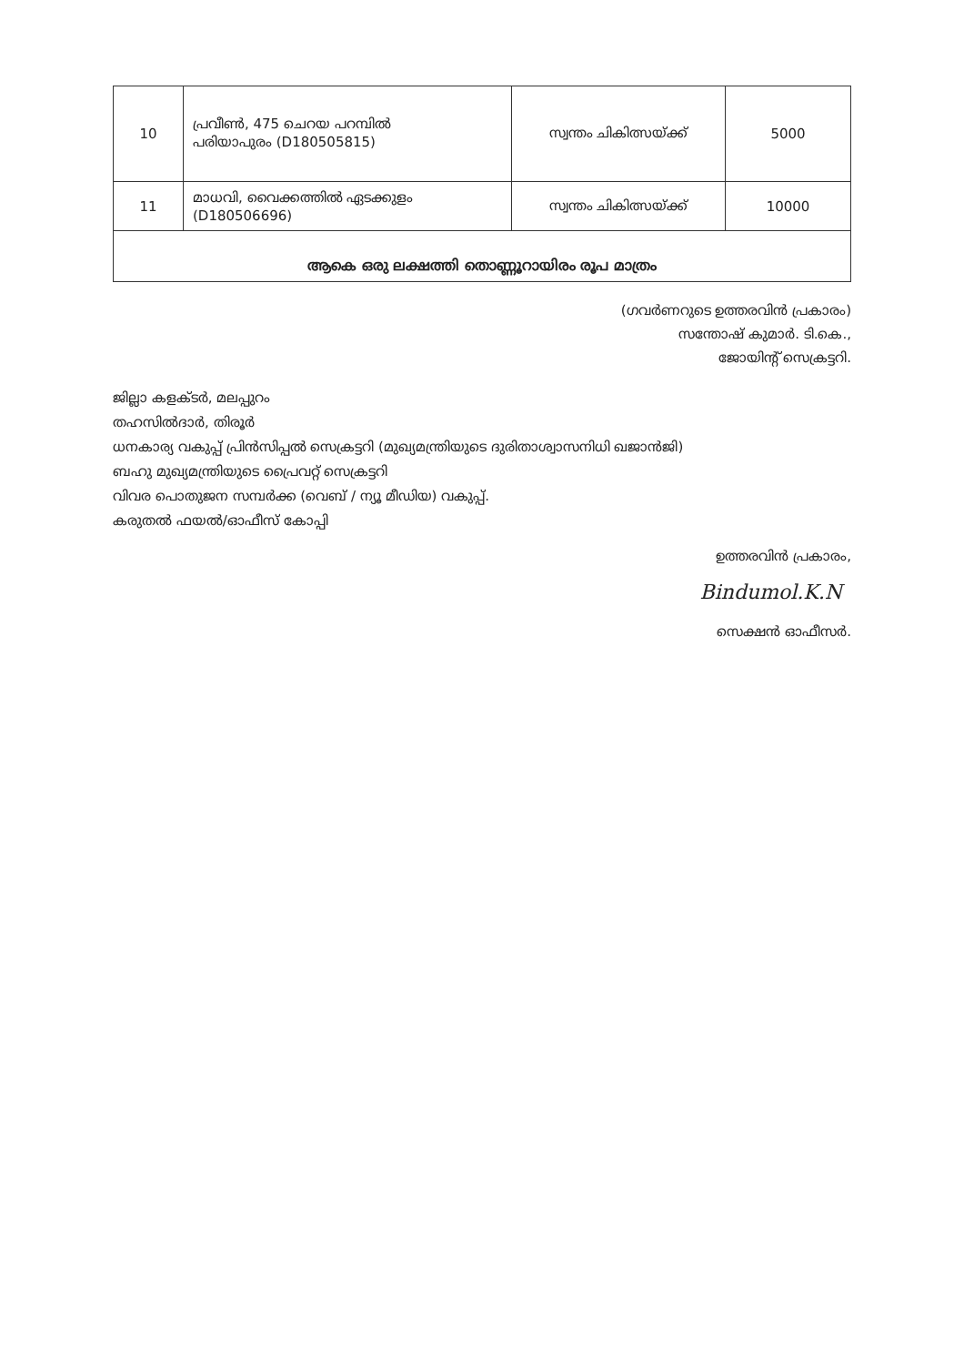| 10 | പ്രവീൺ, 475 ചെറയ പറമ്പിൽ പരിയാപുരം (D180505815) | സ്വന്തം ചികിത്സയ്ക്ക് | 5000 |
| 11 | മാധവി, വൈക്കത്തിൽ ഏടക്കുളം (D180506696) | സ്വന്തം ചികിത്സയ്ക്ക് | 10000 |
| ആകെ ഒരു ലക്ഷത്തി തൊണ്ണൂറായിരം രൂപ മാത്രം | | | |
(ഗവർണറുടെ ഉത്തരവിൻ പ്രകാരം)
സന്തോഷ് കുമാർ. ടി.കെ.,
ജോയിന്റ് സെക്രട്ടറി.
ജില്ലാ കളക്ടർ, മലപ്പുറം
തഹസിൽദാർ, തിരൂർ
ധനകാര്യ വകുപ്പ് പ്രിൻസിപ്പൽ സെക്രട്ടറി (മുഖ്യമന്ത്രിയുടെ ദുരിതാശ്വാസനിധി ഖജാൻജി)
ബഹു മുഖ്യമന്ത്രിയുടെ പ്രൈവറ്റ് സെക്രട്ടറി
വിവര പൊതുജന സമ്പർക്ക (വെബ് / ന്യൂ മീഡിയ) വകുപ്പ്.
കരുതൽ ഫയൽ/ഓഫീസ് കോപ്പി
ഉത്തരവിൻ പ്രകാരം,
Bindumol.K.N
സെക്ഷൻ ഓഫീസർ.